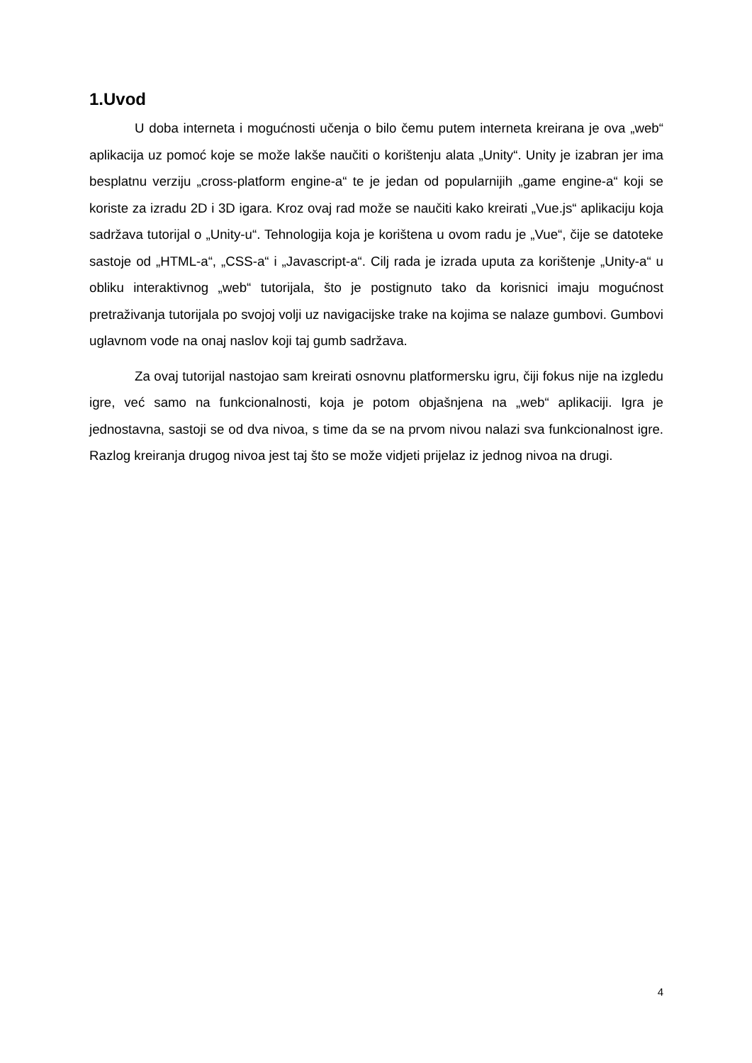1.Uvod
U doba interneta i mogućnosti učenja o bilo čemu putem interneta kreirana je ova „web“ aplikacija uz pomoć koje se može lakše naučiti o korištenju alata „Unity“. Unity je izabran jer ima besplatnu verziju „cross-platform engine-a“ te je jedan od popularnijih „game engine-a“ koji se koriste za izradu 2D i 3D igara. Kroz ovaj rad može se naučiti kako kreirati „Vue.js“ aplikaciju koja sadržava tutorijal o „Unity-u“. Tehnologija koja je korištena u ovom radu je „Vue“, čije se datoteke sastoje od „HTML-a“, „CSS-a“ i „Javascript-a“. Cilj rada je izrada uputa za korištenje „Unity-a“ u obliku interaktivnog „web“ tutorijala, što je postignuto tako da korisnici imaju mogućnost pretraživanja tutorijala po svojoj volji uz navigacijske trake na kojima se nalaze gumbovi. Gumbovi uglavnom vode na onaj naslov koji taj gumb sadržava.
Za ovaj tutorijal nastojao sam kreirati osnovnu platformersku igru, čiji fokus nije na izgledu igre, već samo na funkcionalnosti, koja je potom objašnjena na „web“ aplikaciji. Igra je jednostavna, sastoji se od dva nivoa, s time da se na prvom nivou nalazi sva funkcionalnost igre. Razlog kreiranja drugog nivoa jest taj što se može vidjeti prijelaz iz jednog nivoa na drugi.
4